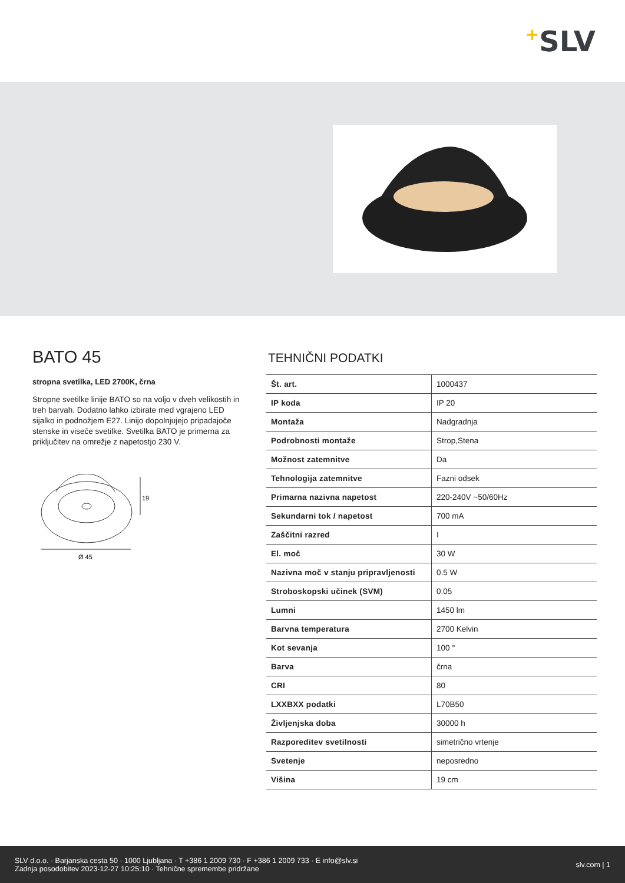+SLV
BATO 45
stropna svetilka, LED 2700K, črna
Stropne svetilke linije BATO so na voljo v dveh velikostih in treh barvah. Dodatno lahko izbirate med vgrajeno LED sijalko in podnožjem E27. Linijo dopolnjujejo pripadajoče stenske in viseče svetilke. Svetilka BATO je primerna za priključitev na omrežje z napetostjo 230 V.
19
Ø 45
TEHNIČNI PODATKI
| Št. art. | 1000437 |
| IP koda | IP 20 |
| Montaža | Nadgradnja |
| Podrobnosti montaže | Strop,Stena |
| Možnost zatemnitve | Da |
| Tehnologija zatemnitve | Fazni odsek |
| Primarna nazivna napetost | 220-240V ~50/60Hz |
| Sekundarni tok / napetost | 700 mA |
| Zaščitni razred | I |
| El. moč | 30 W |
| Nazivna moč v stanju pripravljenosti | 0.5 W |
| Stroboskopski učinek (SVM) | 0.05 |
| Lumni | 1450 lm |
| Barvna temperatura | 2700 Kelvin |
| Kot sevanja | 100 ° |
| Barva | črna |
| CRI | 80 |
| LXXBXX podatki | L70B50 |
| Življenjska doba | 30000 h |
| Razporeditev svetilnosti | simetrično vrtenje |
| Svetenje | neposredno |
| Višina | 19 cm |
SLV d.o.o. · Barjanska cesta 50 · 1000 Ljubljana · T +386 1 2009 730 · F +386 1 2009 733 · E info@slv.si
Zadnja posodobitev 2023-12-27 10:25:10 · Tehnične spremembe pridržane
slv.com | 1